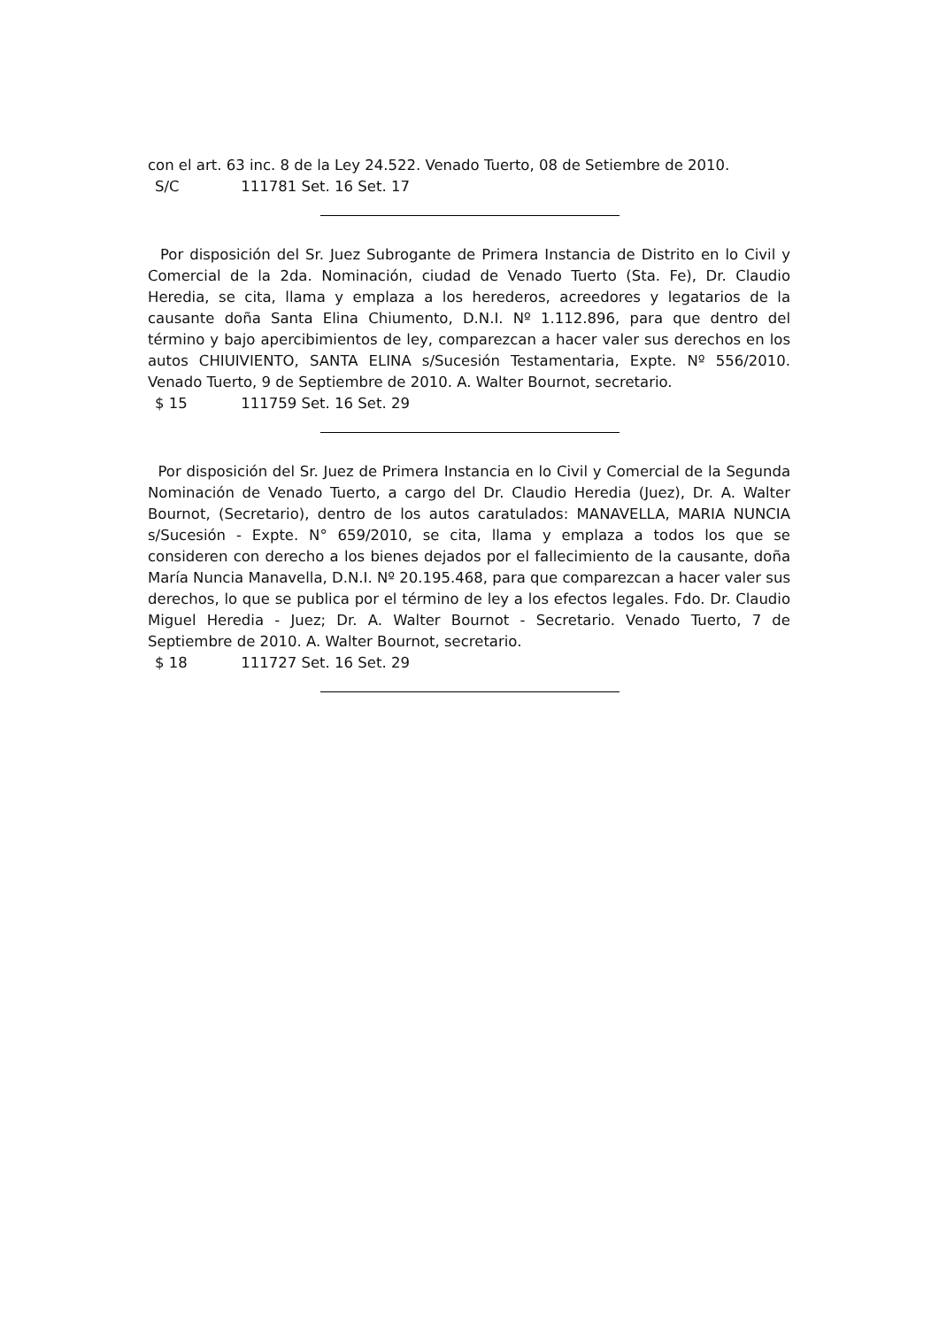con el art. 63 inc. 8 de la Ley 24.522. Venado Tuerto, 08 de Setiembre de 2010.
S/C 111781 Set. 16 Set. 17
Por disposición del Sr. Juez Subrogante de Primera Instancia de Distrito en lo Civil y Comercial de la 2da. Nominación, ciudad de Venado Tuerto (Sta. Fe), Dr. Claudio Heredia, se cita, llama y emplaza a los herederos, acreedores y legatarios de la causante doña Santa Elina Chiumento, D.N.I. Nº 1.112.896, para que dentro del término y bajo apercibimientos de ley, comparezcan a hacer valer sus derechos en los autos CHIUIVIENTO, SANTA ELINA s/Sucesión Testamentaria, Expte. Nº 556/2010. Venado Tuerto, 9 de Septiembre de 2010. A. Walter Bournot, secretario.
$ 15 111759 Set. 16 Set. 29
Por disposición del Sr. Juez de Primera Instancia en lo Civil y Comercial de la Segunda Nominación de Venado Tuerto, a cargo del Dr. Claudio Heredia (Juez), Dr. A. Walter Bournot, (Secretario), dentro de los autos caratulados: MANAVELLA, MARIA NUNCIA s/Sucesión - Expte. N° 659/2010, se cita, llama y emplaza a todos los que se consideren con derecho a los bienes dejados por el fallecimiento de la causante, doña María Nuncia Manavella, D.N.I. Nº 20.195.468, para que comparezcan a hacer valer sus derechos, lo que se publica por el término de ley a los efectos legales. Fdo. Dr. Claudio Miguel Heredia - Juez; Dr. A. Walter Bournot - Secretario. Venado Tuerto, 7 de Septiembre de 2010. A. Walter Bournot, secretario.
$ 18 111727 Set. 16 Set. 29